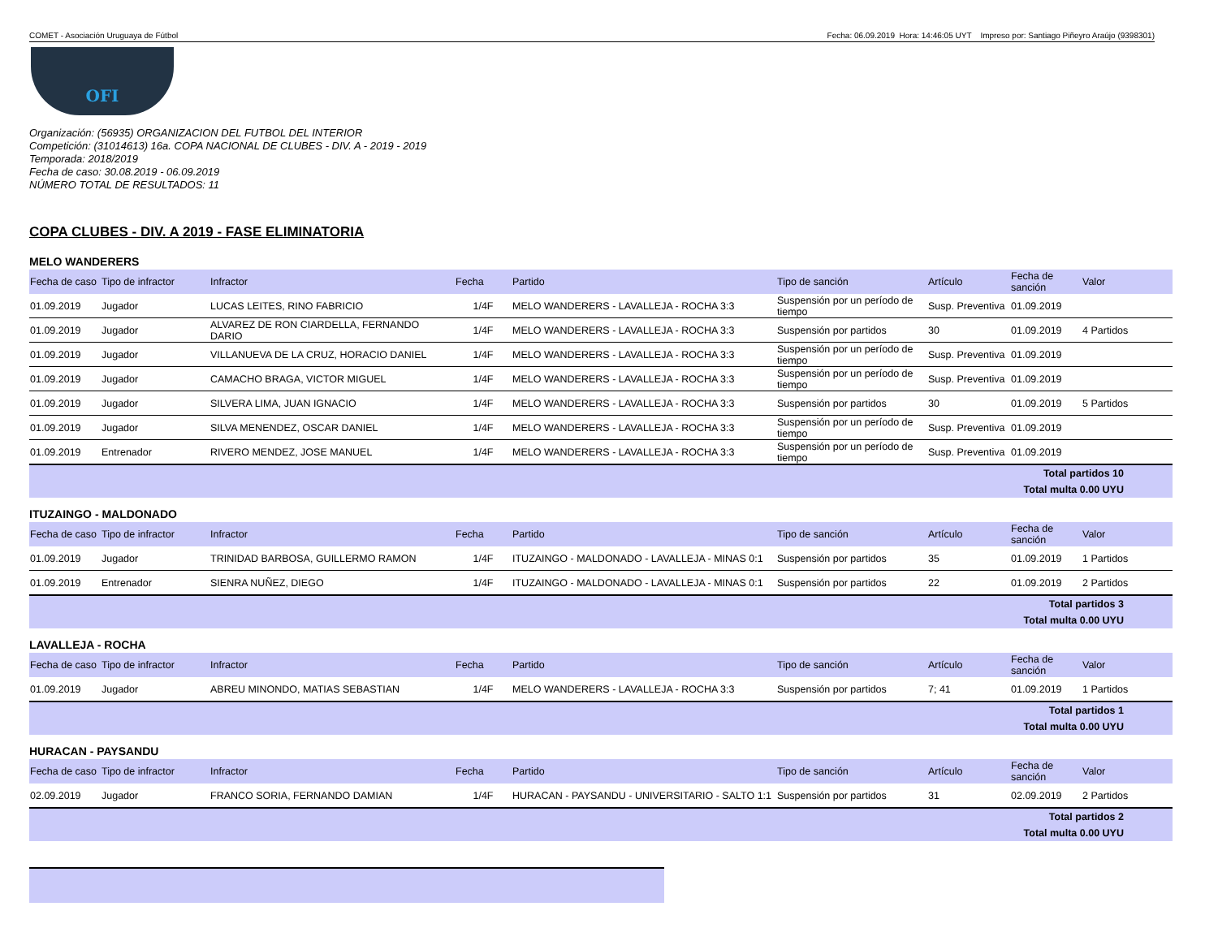COMET - Asociación Uruguaya de Fútbol Fecha: 06.09.2019 Hora: 14:46:05 UYT Impreso por: Santiago Piñeyro Araújo (9398301)
OFI
Organización: (56935) ORGANIZACION DEL FUTBOL DEL INTERIOR
Competición: (31014613) 16a. COPA NACIONAL DE CLUBES - DIV. A - 2019 - 2019
Temporada: 2018/2019
Fecha de caso: 30.08.2019 - 06.09.2019
NÚMERO TOTAL DE RESULTADOS: 11
COPA CLUBES - DIV. A 2019 - FASE ELIMINATORIA
MELO WANDERERS
| Fecha de caso | Tipo de infractor | Infractor | Fecha | Partido | Tipo de sanción | Artículo | Fecha de sanción | Valor |
| --- | --- | --- | --- | --- | --- | --- | --- | --- |
| 01.09.2019 | Jugador | LUCAS LEITES, RINO FABRICIO | 1/4F | MELO WANDERERS - LAVALLEJA - ROCHA 3:3 | Suspensión por un período de tiempo | Susp. Preventiva | 01.09.2019 | |
| 01.09.2019 | Jugador | ALVAREZ DE RON CIARDELLA, FERNANDO DARIO | 1/4F | MELO WANDERERS - LAVALLEJA - ROCHA 3:3 | Suspensión por partidos | 30 | 01.09.2019 | 4 Partidos |
| 01.09.2019 | Jugador | VILLANUEVA DE LA CRUZ, HORACIO DANIEL | 1/4F | MELO WANDERERS - LAVALLEJA - ROCHA 3:3 | Suspensión por un período de tiempo | Susp. Preventiva | 01.09.2019 | |
| 01.09.2019 | Jugador | CAMACHO BRAGA, VICTOR MIGUEL | 1/4F | MELO WANDERERS - LAVALLEJA - ROCHA 3:3 | Suspensión por un período de tiempo | Susp. Preventiva | 01.09.2019 | |
| 01.09.2019 | Jugador | SILVERA LIMA, JUAN IGNACIO | 1/4F | MELO WANDERERS - LAVALLEJA - ROCHA 3:3 | Suspensión por partidos | 30 | 01.09.2019 | 5 Partidos |
| 01.09.2019 | Jugador | SILVA MENENDEZ, OSCAR DANIEL | 1/4F | MELO WANDERERS - LAVALLEJA - ROCHA 3:3 | Suspensión por un período de tiempo | Susp. Preventiva | 01.09.2019 | |
| 01.09.2019 | Entrenador | RIVERO MENDEZ, JOSE MANUEL | 1/4F | MELO WANDERERS - LAVALLEJA - ROCHA 3:3 | Suspensión por un período de tiempo | Susp. Preventiva | 01.09.2019 | |
| Total partidos 10 Total multa 0.00 UYU | | | | | | | | |
ITUZAINGO - MALDONADO
| Fecha de caso | Tipo de infractor | Infractor | Fecha | Partido | Tipo de sanción | Artículo | Fecha de sanción | Valor |
| --- | --- | --- | --- | --- | --- | --- | --- | --- |
| 01.09.2019 | Jugador | TRINIDAD BARBOSA, GUILLERMO RAMON | 1/4F | ITUZAINGO - MALDONADO - LAVALLEJA - MINAS 0:1 | Suspensión por partidos | 35 | 01.09.2019 | 1 Partidos |
| 01.09.2019 | Entrenador | SIENRA NUÑEZ, DIEGO | 1/4F | ITUZAINGO - MALDONADO - LAVALLEJA - MINAS 0:1 | Suspensión por partidos | 22 | 01.09.2019 | 2 Partidos |
| Total partidos 3 Total multa 0.00 UYU | | | | | | | | |
LAVALLEJA - ROCHA
| Fecha de caso | Tipo de infractor | Infractor | Fecha | Partido | Tipo de sanción | Artículo | Fecha de sanción | Valor |
| --- | --- | --- | --- | --- | --- | --- | --- | --- |
| 01.09.2019 | Jugador | ABREU MINONDO, MATIAS SEBASTIAN | 1/4F | MELO WANDERERS - LAVALLEJA - ROCHA 3:3 | Suspensión por partidos | 7; 41 | 01.09.2019 | 1 Partidos |
| Total partidos 1 Total multa 0.00 UYU | | | | | | | | |
HURACAN - PAYSANDU
| Fecha de caso | Tipo de infractor | Infractor | Fecha | Partido | Tipo de sanción | Artículo | Fecha de sanción | Valor |
| --- | --- | --- | --- | --- | --- | --- | --- | --- |
| 02.09.2019 | Jugador | FRANCO SORIA, FERNANDO DAMIAN | 1/4F | HURACAN - PAYSANDU - UNIVERSITARIO - SALTO 1:1 | Suspensión por partidos | 31 | 02.09.2019 | 2 Partidos |
| Total partidos 2 Total multa 0.00 UYU | | | | | | | | |